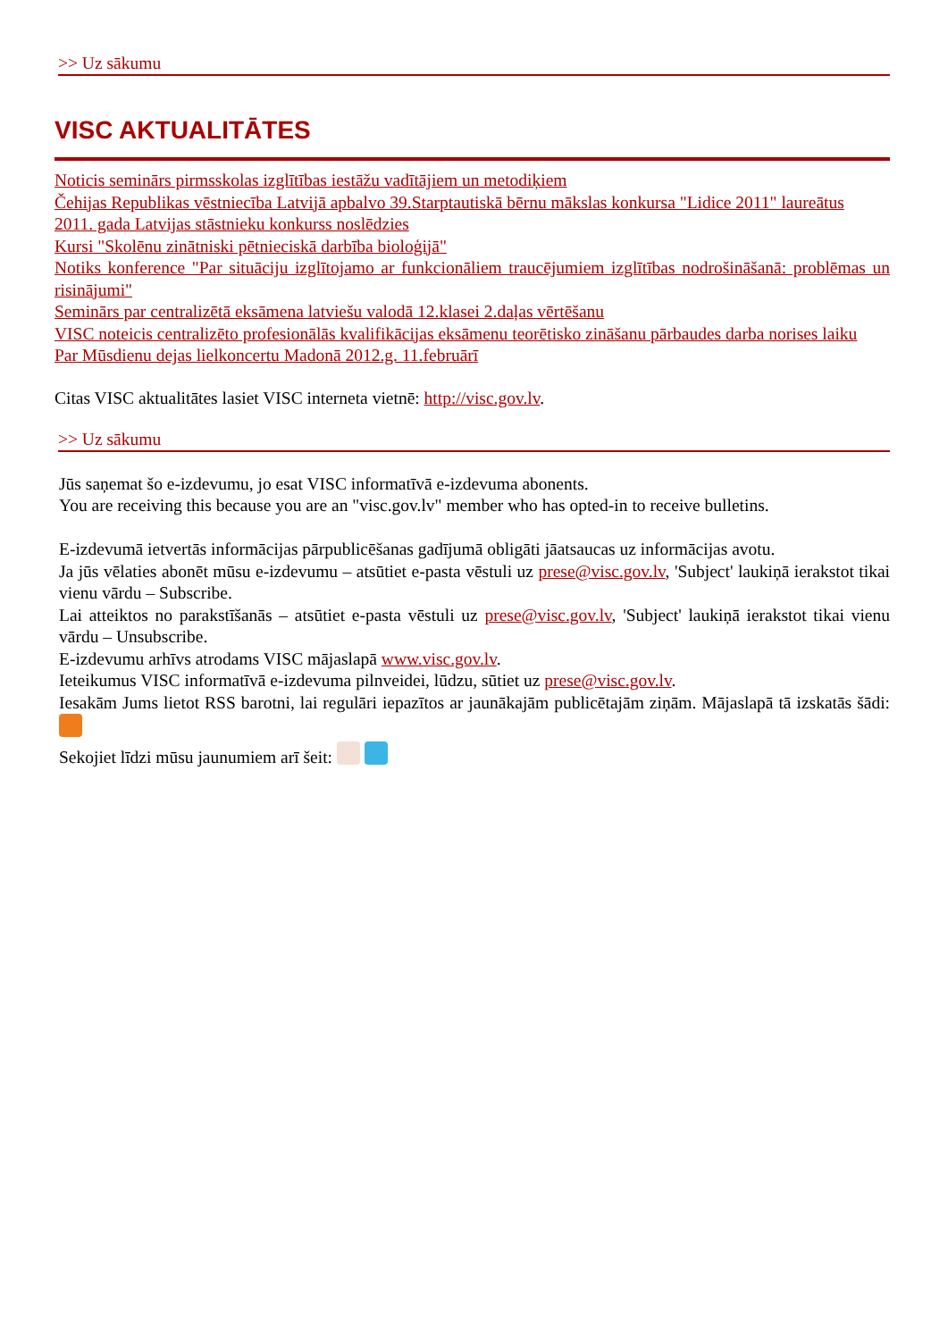>> Uz sākumu
VISC AKTUALITĀTES
Noticis seminārs pirmsskolas izglītības iestāžu vadītājiem un metodiķiem
Čehijas Republikas vēstniecība Latvijā apbalvo 39.Starptautiskā bērnu mākslas konkursa "Lidice 2011" laureātus
2011. gada Latvijas stāstnieku konkurss noslēdzies
Kursi "Skolēnu zinātniski pētnieciskā darbība bioloģijā"
Notiks konference "Par situāciju izglītojamo ar funkcionāliem traucējumiem izglītības nodrošināšanā: problēmas un risinājumi"
Seminārs par centralizētā eksāmena latviešu valodā 12.klasei 2.daļas vērtēšanu
VISC noteicis centralizēto profesionālās kvalifikācijas eksāmenu teorētisko zināšanu pārbaudes darba norises laiku
Par Mūsdienu dejas lielkoncertu Madonā 2012.g. 11.februārī
Citas VISC aktualitātes lasiet VISC interneta vietnē: http://visc.gov.lv.
>> Uz sākumu
Jūs saņemat šo e-izdevumu, jo esat VISC informatīvā e-izdevuma abonents.
You are receiving this because you are an "visc.gov.lv" member who has opted-in to receive bulletins.
E-izdevumā ietvertās informācijas pārpublicēšanas gadījumā obligāti jāatsaucas uz informācijas avotu.
Ja jūs vēlaties abonēt mūsu e-izdevumu – atsūtiet e-pasta vēstuli uz prese@visc.gov.lv, 'Subject' laukiņā ierakstot tikai vienu vārdu – Subscribe.
Lai atteiktos no parakstīšanās – atsūtiet e-pasta vēstuli uz prese@visc.gov.lv, 'Subject' laukiņā ierakstot tikai vienu vārdu – Unsubscribe.
E-izdevumu arhīvs atrodams VISC mājaslapā www.visc.gov.lv.
Ieteikumus VISC informatīvā e-izdevuma pilnveidei, lūdzu, sūtiet uz prese@visc.gov.lv.
Iesakām Jums lietot RSS barotni, lai regulāri iepazītos ar jaunākajām publicētajām ziņām. Mājaslapā tā izskatās šādi:
Sekojiet līdzi mūsu jaunumiem arī šeit: